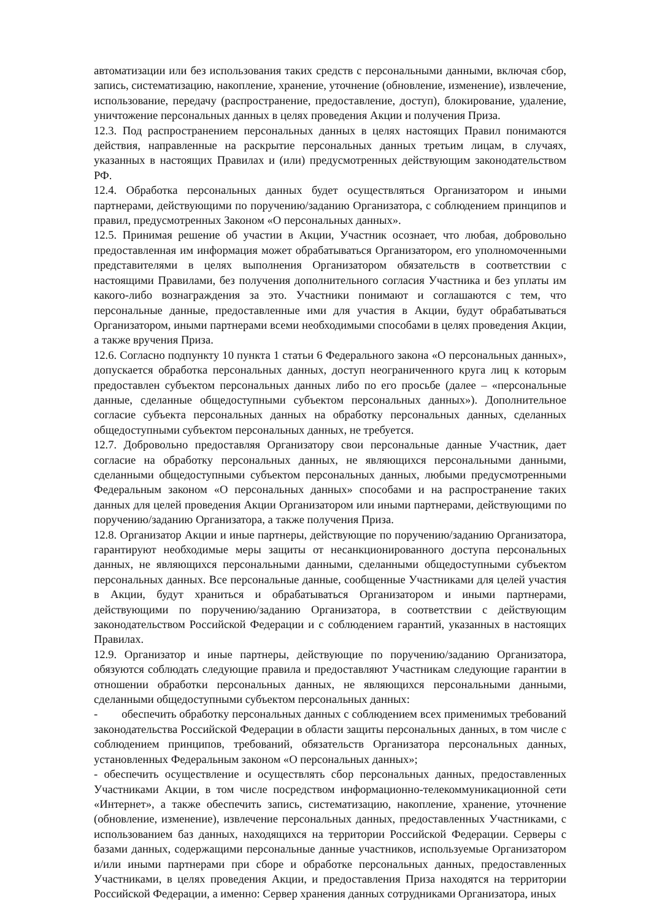автоматизации или без использования таких средств с персональными данными, включая сбор, запись, систематизацию, накопление, хранение, уточнение (обновление, изменение), извлечение, использование, передачу (распространение, предоставление, доступ), блокирование, удаление, уничтожение персональных данных в целях проведения Акции и получения Приза.
12.3. Под распространением персональных данных в целях настоящих Правил понимаются действия, направленные на раскрытие персональных данных третьим лицам, в случаях, указанных в настоящих Правилах и (или) предусмотренных действующим законодательством РФ.
12.4. Обработка персональных данных будет осуществляться Организатором и иными партнерами, действующими по поручению/заданию Организатора, с соблюдением принципов и правил, предусмотренных Законом «О персональных данных».
12.5. Принимая решение об участии в Акции, Участник осознает, что любая, добровольно предоставленная им информация может обрабатываться Организатором, его уполномоченными представителями в целях выполнения Организатором обязательств в соответствии с настоящими Правилами, без получения дополнительного согласия Участника и без уплаты им какого-либо вознаграждения за это. Участники понимают и соглашаются с тем, что персональные данные, предоставленные ими для участия в Акции, будут обрабатываться Организатором, иными партнерами всеми необходимыми способами в целях проведения Акции, а также вручения Приза.
12.6. Согласно подпункту 10 пункта 1 статьи 6 Федерального закона «О персональных данных», допускается обработка персональных данных, доступ неограниченного круга лиц к которым предоставлен субъектом персональных данных либо по его просьбе (далее – «персональные данные, сделанные общедоступными субъектом персональных данных»). Дополнительное согласие субъекта персональных данных на обработку персональных данных, сделанных общедоступными субъектом персональных данных, не требуется.
12.7. Добровольно предоставляя Организатору свои персональные данные Участник, дает согласие на обработку персональных данных, не являющихся персональными данными, сделанными общедоступными субъектом персональных данных, любыми предусмотренными Федеральным законом «О персональных данных» способами и на распространение таких данных для целей проведения Акции Организатором или иными партнерами, действующими по поручению/заданию Организатора, а также получения Приза.
12.8. Организатор Акции и иные партнеры, действующие по поручению/заданию Организатора, гарантируют необходимые меры защиты от несанкционированного доступа персональных данных, не являющихся персональными данными, сделанными общедоступными субъектом персональных данных. Все персональные данные, сообщенные Участниками для целей участия в Акции, будут храниться и обрабатываться Организатором и иными партнерами, действующими по поручению/заданию Организатора, в соответствии с действующим законодательством Российской Федерации и с соблюдением гарантий, указанных в настоящих Правилах.
12.9. Организатор и иные партнеры, действующие по поручению/заданию Организатора, обязуются соблюдать следующие правила и предоставляют Участникам следующие гарантии в отношении обработки персональных данных, не являющихся персональными данными, сделанными общедоступными субъектом персональных данных:
- обеспечить обработку персональных данных с соблюдением всех применимых требований законодательства Российской Федерации в области защиты персональных данных, в том числе с соблюдением принципов, требований, обязательств Организатора персональных данных, установленных Федеральным законом «О персональных данных»;
- обеспечить осуществление и осуществлять сбор персональных данных, предоставленных Участниками Акции, в том числе посредством информационно-телекоммуникационной сети «Интернет», а также обеспечить запись, систематизацию, накопление, хранение, уточнение (обновление, изменение), извлечение персональных данных, предоставленных Участниками, с использованием баз данных, находящихся на территории Российской Федерации. Серверы с базами данных, содержащими персональные данные участников, используемые Организатором и/или иными партнерами при сборе и обработке персональных данных, предоставленных Участниками, в целях проведения Акции, и предоставления Приза находятся на территории Российской Федерации, а именно: Сервер хранения данных сотрудниками Организатора, иных